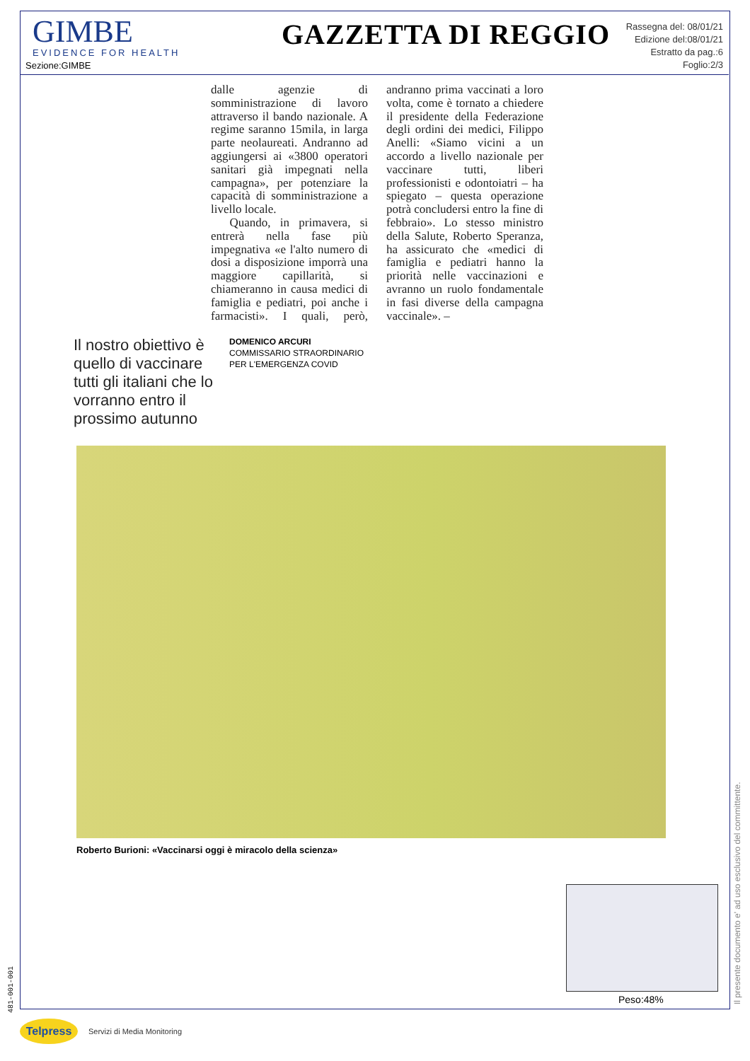GIMBE
EVIDENCE FOR HEALTH
Sezione:GIMBE
GAZZETTA DI REGGIO
Rassegna del: 08/01/21
Edizione del:08/01/21
Estratto da pag.:6
Foglio:2/3
dalle agenzie di somministrazione di lavoro attraverso il bando nazionale. A regime saranno 15mila, in larga parte neolaureati. Andranno ad aggiungersi ai «3800 operatori sanitari già impegnati nella campagna», per potenziare la capacità di somministrazione a livello locale.
Quando, in primavera, si entrerà nella fase più impegnativa «e l'alto numero di dosi a disposizione imporrà una maggiore capillarità, si chiameranno in causa medici di famiglia e pediatri, poi anche i farmacisti». I quali, però, andranno prima vaccinati a loro volta, come è tornato a chiedere il presidente della Federazione degli ordini dei medici, Filippo Anelli: «Siamo vicini a un accordo a livello nazionale per vaccinare tutti, liberi professionisti e odontoiatri – ha spiegato – questa operazione potrà concludersi entro la fine di febbraio». Lo stesso ministro della Salute, Roberto Speranza, ha assicurato che «medici di famiglia e pediatri hanno la priorità nelle vaccinazioni e avranno un ruolo fondamentale in fasi diverse della campagna vaccinale». –
Il nostro obiettivo è quello di vaccinare tutti gli italiani che lo vorranno entro il prossimo autunno
DOMENICO ARCURI
COMMISSARIO STRAORDINARIO
PER L'EMERGENZA COVID
Roberto Burioni: «Vaccinarsi oggi è miracolo della scienza»
Peso:48%
Il presente documento e' ad uso esclusivo del committente.
481-001-001
Telpress Servizi di Media Monitoring